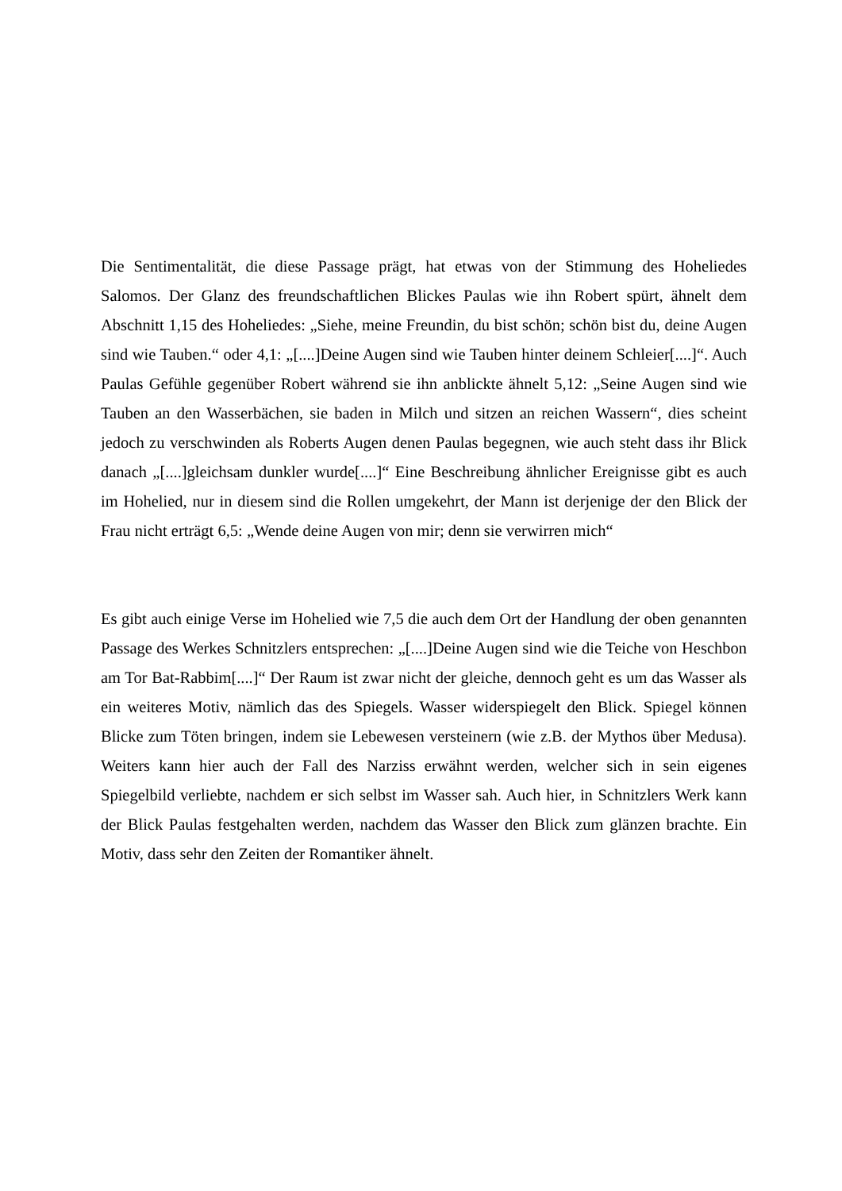Die Sentimentalität, die diese Passage prägt, hat etwas von der Stimmung des Hoheliedes Salomos. Der Glanz des freundschaftlichen Blickes Paulas wie ihn Robert spürt, ähnelt dem Abschnitt 1,15 des Hoheliedes: „Siehe, meine Freundin, du bist schön; schön bist du, deine Augen sind wie Tauben.“ oder 4,1: „[....]Deine Augen sind wie Tauben hinter deinem Schleier[....]“. Auch Paulas Gefühle gegenüber Robert während sie ihn anblickte ähnelt 5,12: „Seine Augen sind wie Tauben an den Wasserbächen, sie baden in Milch und sitzen an reichen Wassern“, dies scheint jedoch zu verschwinden als Roberts Augen denen Paulas begegnen, wie auch steht dass ihr Blick danach „[....]gleichsam dunkler wurde[....]“ Eine Beschreibung ähnlicher Ereignisse gibt es auch im Hohelied, nur in diesem sind die Rollen umgekehrt, der Mann ist derjenige der den Blick der Frau nicht erträgt 6,5: „Wende deine Augen von mir; denn sie verwirren mich“
Es gibt auch einige Verse im Hohelied wie 7,5 die auch dem Ort der Handlung der oben genannten Passage des Werkes Schnitzlers entsprechen: „[....]Deine Augen sind wie die Teiche von Heschbon am Tor Bat-Rabbim[....]“ Der Raum ist zwar nicht der gleiche, dennoch geht es um das Wasser als ein weiteres Motiv, nämlich das des Spiegels. Wasser widerspiegelt den Blick. Spiegel können Blicke zum Töten bringen, indem sie Lebewesen versteinern (wie z.B. der Mythos über Medusa). Weiters kann hier auch der Fall des Narziss erwähnt werden, welcher sich in sein eigenes Spiegelbild verliebte, nachdem er sich selbst im Wasser sah. Auch hier, in Schnitzlers Werk kann der Blick Paulas festgehalten werden, nachdem das Wasser den Blick zum glänzen brachte. Ein Motiv, dass sehr den Zeiten der Romantiker ähnelt.